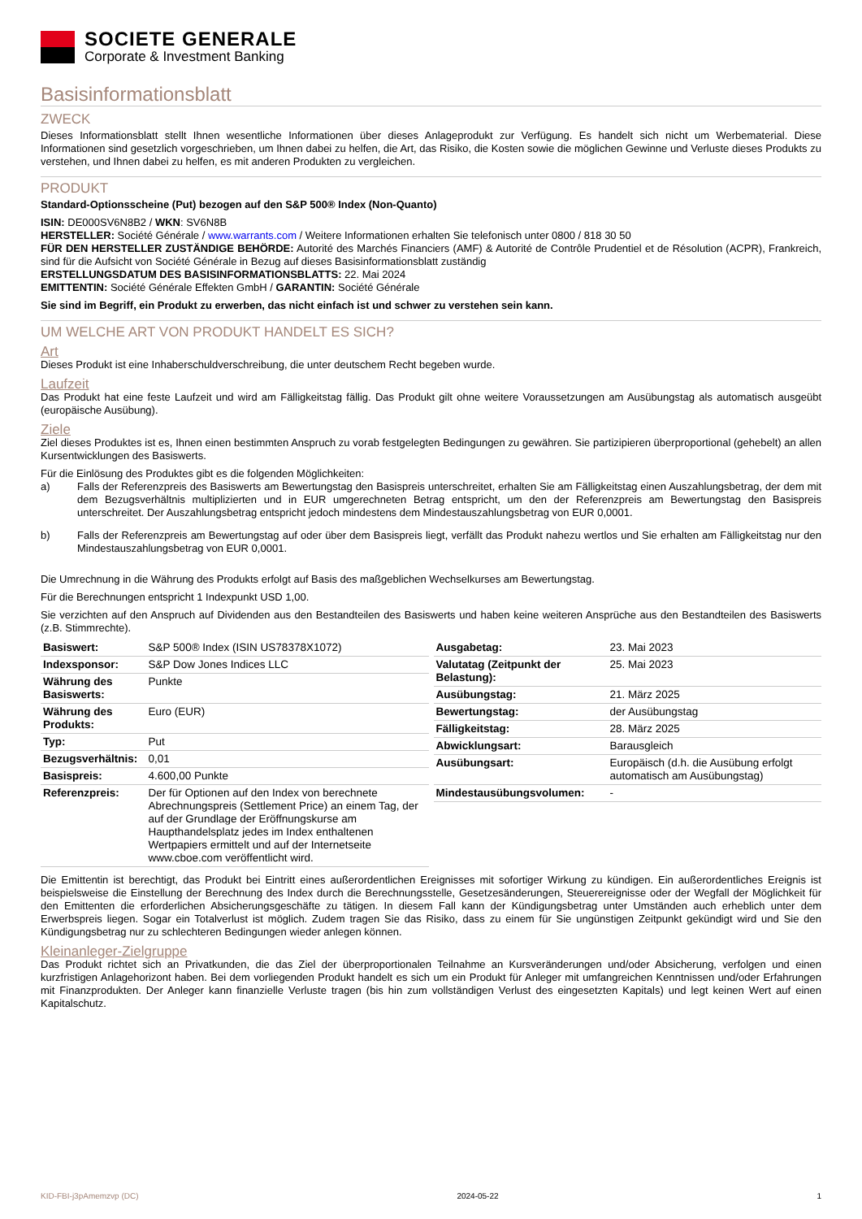SOCIETE GENERALE
Corporate & Investment Banking
Basisinformationsblatt
ZWECK
Dieses Informationsblatt stellt Ihnen wesentliche Informationen über dieses Anlageprodukt zur Verfügung. Es handelt sich nicht um Werbematerial. Diese Informationen sind gesetzlich vorgeschrieben, um Ihnen dabei zu helfen, die Art, das Risiko, die Kosten sowie die möglichen Gewinne und Verluste dieses Produkts zu verstehen, und Ihnen dabei zu helfen, es mit anderen Produkten zu vergleichen.
PRODUKT
Standard-Optionsscheine (Put) bezogen auf den S&P 500® Index (Non-Quanto)
ISIN: DE000SV6N8B2 / WKN: SV6N8B
HERSTELLER: Société Générale / www.warrants.com / Weitere Informationen erhalten Sie telefonisch unter 0800 / 818 30 50
FÜR DEN HERSTELLER ZUSTÄNDIGE BEHÖRDE: Autorité des Marchés Financiers (AMF) & Autorité de Contrôle Prudentiel et de Résolution (ACPR), Frankreich, sind für die Aufsicht von Société Générale in Bezug auf dieses Basisinformationsblatt zuständig
ERSTELLUNGSDATUM DES BASISINFORMATIONSBLATTS: 22. Mai 2024
EMITTENTIN: Société Générale Effekten GmbH / GARANTIN: Société Générale
Sie sind im Begriff, ein Produkt zu erwerben, das nicht einfach ist und schwer zu verstehen sein kann.
UM WELCHE ART VON PRODUKT HANDELT ES SICH?
Art
Dieses Produkt ist eine Inhaberschuldverschreibung, die unter deutschem Recht begeben wurde.
Laufzeit
Das Produkt hat eine feste Laufzeit und wird am Fälligkeitstag fällig. Das Produkt gilt ohne weitere Voraussetzungen am Ausübungstag als automatisch ausgeübt (europäische Ausübung).
Ziele
Ziel dieses Produktes ist es, Ihnen einen bestimmten Anspruch zu vorab festgelegten Bedingungen zu gewähren. Sie partizipieren überproportional (gehebelt) an allen Kursentwicklungen des Basiswerts.
Für die Einlösung des Produktes gibt es die folgenden Möglichkeiten:
a) Falls der Referenzpreis des Basiswerts am Bewertungstag den Basispreis unterschreitet, erhalten Sie am Fälligkeitstag einen Auszahlungsbetrag, der dem mit dem Bezugsverhältnis multiplizierten und in EUR umgerechneten Betrag entspricht, um den der Referenzpreis am Bewertungstag den Basispreis unterschreitet. Der Auszahlungsbetrag entspricht jedoch mindestens dem Mindestauszahlungsbetrag von EUR 0,0001.
b) Falls der Referenzpreis am Bewertungstag auf oder über dem Basispreis liegt, verfällt das Produkt nahezu wertlos und Sie erhalten am Fälligkeitstag nur den Mindestauszahlungsbetrag von EUR 0,0001.
Die Umrechnung in die Währung des Produkts erfolgt auf Basis des maßgeblichen Wechselkurses am Bewertungstag.
Für die Berechnungen entspricht 1 Indexpunkt USD 1,00.
Sie verzichten auf den Anspruch auf Dividenden aus den Bestandteilen des Basiswerts und haben keine weiteren Ansprüche aus den Bestandteilen des Basiswerts (z.B. Stimmrechte).
| Basiswert: | S&P 500® Index (ISIN US78378X1072) |
| Indexsponsor: | S&P Dow Jones Indices LLC |
| Währung des Basiswerts: | Punkte |
| Währung des Produkts: | Euro (EUR) |
| Typ: | Put |
| Bezugsverhältnis: | 0,01 |
| Basispreis: | 4.600,00 Punkte |
| Referenzpreis: | Der für Optionen auf den Index von berechnete Abrechnungspreis (Settlement Price) an einem Tag, der auf der Grundlage der Eröffnungskurse am Haupthandelsplatz jedes im Index enthaltenen Wertpapiers ermittelt und auf der Internetseite www.cboe.com veröffentlicht wird. |
| Ausgabetag: | 23. Mai 2023 |
| Valutatag (Zeitpunkt der Belastung): | 25. Mai 2023 |
| Ausübungstag: | 21. März 2025 |
| Bewertungstag: | der Ausübungstag |
| Fälligkeitstag: | 28. März 2025 |
| Abwicklungsart: | Barausgleich |
| Ausübungsart: | Europäisch (d.h. die Ausübung erfolgt automatisch am Ausübungstag) |
| Mindestausübungsvolumen: | - |
Die Emittentin ist berechtigt, das Produkt bei Eintritt eines außerordentlichen Ereignisses mit sofortiger Wirkung zu kündigen. Ein außerordentliches Ereignis ist beispielsweise die Einstellung der Berechnung des Index durch die Berechnungsstelle, Gesetzesänderungen, Steuerereignisse oder der Wegfall der Möglichkeit für den Emittenten die erforderlichen Absicherungsgeschäfte zu tätigen. In diesem Fall kann der Kündigungsbetrag unter Umständen auch erheblich unter dem Erwerbspreis liegen. Sogar ein Totalverlust ist möglich. Zudem tragen Sie das Risiko, dass zu einem für Sie ungünstigen Zeitpunkt gekündigt wird und Sie den Kündigungsbetrag nur zu schlechteren Bedingungen wieder anlegen können.
Kleinanleger-Zielgruppe
Das Produkt richtet sich an Privatkunden, die das Ziel der überproportionalen Teilnahme an Kursveränderungen und/oder Absicherung, verfolgen und einen kurzfristigen Anlagehorizont haben. Bei dem vorliegenden Produkt handelt es sich um ein Produkt für Anleger mit umfangreichen Kenntnissen und/oder Erfahrungen mit Finanzprodukten. Der Anleger kann finanzielle Verluste tragen (bis hin zum vollständigen Verlust des eingesetzten Kapitals) und legt keinen Wert auf einen Kapitalschutz.
KID-FBI-j3pAmemzvp (DC) 2024-05-22 1